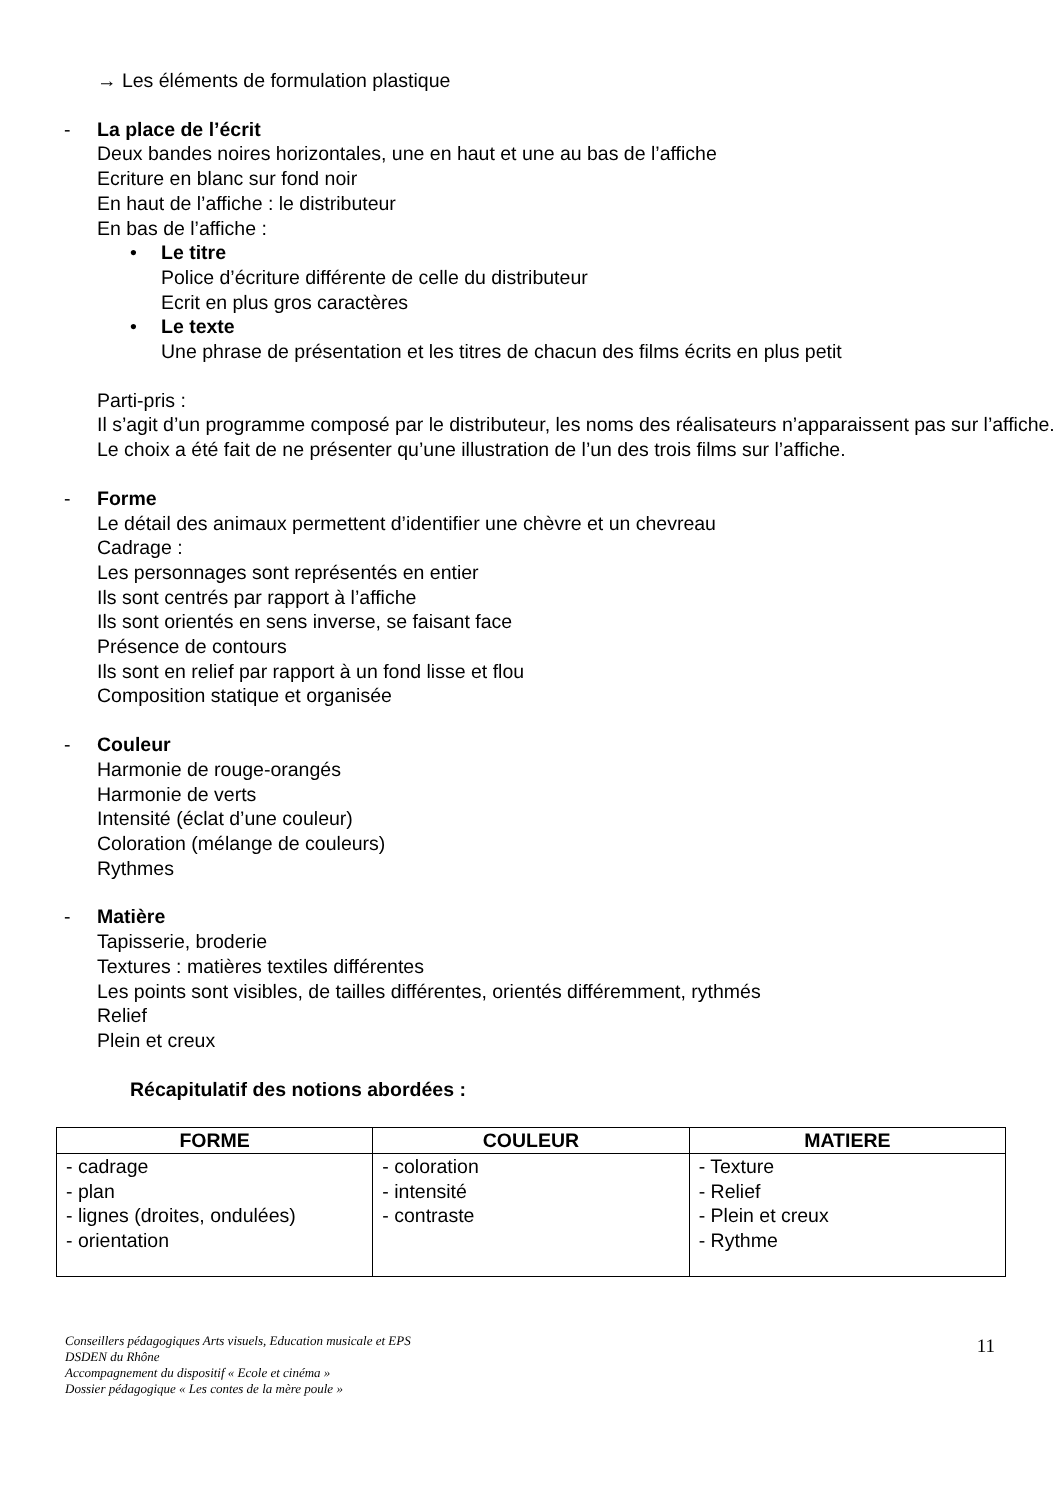→ Les éléments de formulation plastique
- La place de l’écrit
Deux bandes noires horizontales, une en haut et une au bas de l’affiche
Ecriture en blanc sur fond noir
En haut de l’affiche : le distributeur
En bas de l’affiche :
• Le titre
Police d’écriture différente de celle du distributeur
Ecrit en plus gros caractères
• Le texte
Une phrase de présentation et les titres de chacun des films écrits en plus petit
Parti-pris :
Il s’agit d’un programme composé par le distributeur, les noms des réalisateurs n’apparaissent pas sur l’affiche.
Le choix a été fait de ne présenter qu’une illustration de l’un des trois films sur l’affiche.
- Forme
Le détail des animaux permettent d’identifier une chèvre et un chevreau
Cadrage :
Les personnages sont représentés en entier
Ils sont centrés par rapport à l’affiche
Ils sont orientés en sens inverse, se faisant face
Présence de contours
Ils sont en relief par rapport à un fond lisse et flou
Composition statique et organisée
- Couleur
Harmonie de rouge-orangés
Harmonie de verts
Intensité (éclat d’une couleur)
Coloration (mélange de couleurs)
Rythmes
- Matière
Tapisserie, broderie
Textures : matières textiles différentes
Les points sont visibles, de tailles différentes, orientés différemment, rythmés
Relief
Plein et creux
Récapitulatif des notions abordées :
| FORME | COULEUR | MATIERE |
| --- | --- | --- |
| - cadrage - plan - lignes (droites, ondulées) - orientation | - coloration - intensité - contraste | - Texture - Relief - Plein et creux - Rythme |
Conseillers pédagogiques Arts visuels, Education musicale et EPS
DSDEN du Rhône
Accompagnement du dispositif « Ecole et cinéma »
Dossier pédagogique « Les contes de la mère poule »
11